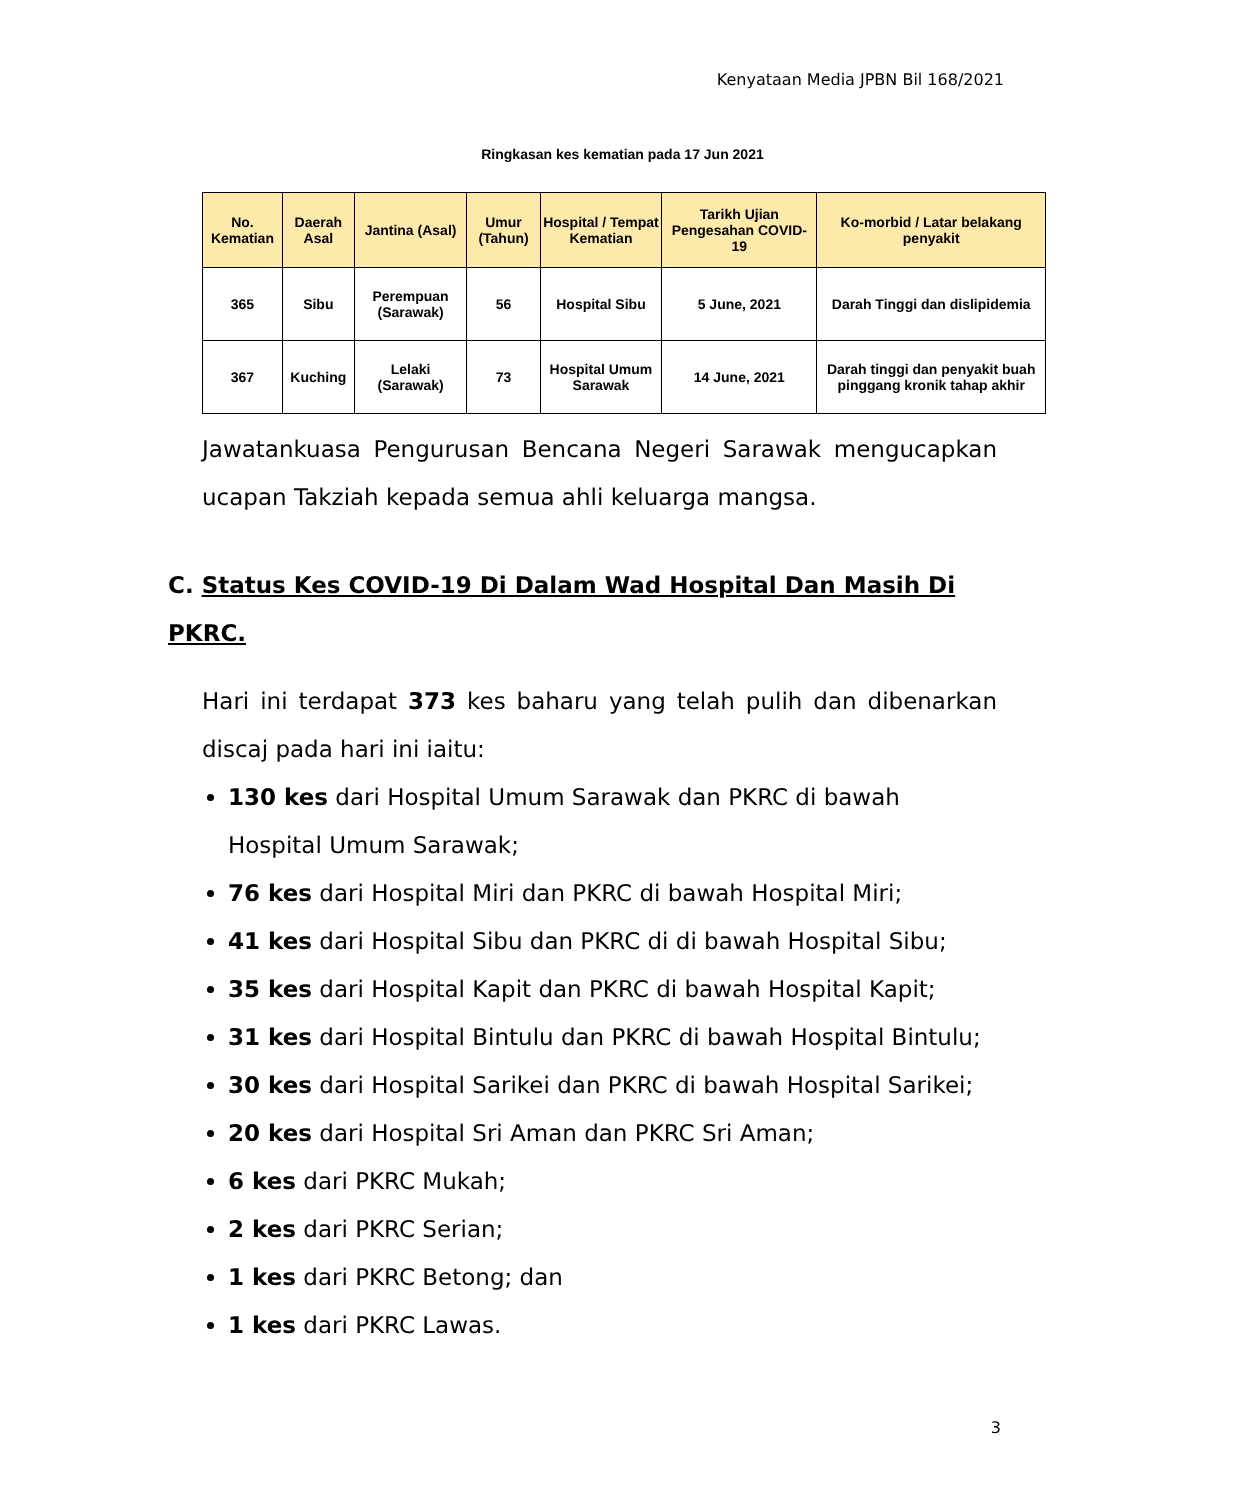Kenyataan Media JPBN Bil 168/2021
Ringkasan kes kematian pada 17 Jun 2021
| No. Kematian | Daerah Asal | Jantina (Asal) | Umur (Tahun) | Hospital / Tempat Kematian | Tarikh Ujian Pengesahan COVID-19 | Ko-morbid / Latar belakang penyakit |
| --- | --- | --- | --- | --- | --- | --- |
| 365 | Sibu | Perempuan (Sarawak) | 56 | Hospital Sibu | 5 June, 2021 | Darah Tinggi dan dislipidemia |
| 367 | Kuching | Lelaki (Sarawak) | 73 | Hospital Umum Sarawak | 14 June, 2021 | Darah tinggi dan penyakit buah pinggang kronik tahap akhir |
Jawatankuasa Pengurusan Bencana Negeri Sarawak mengucapkan ucapan Takziah kepada semua ahli keluarga mangsa.
C. Status Kes COVID-19 Di Dalam Wad Hospital Dan Masih Di PKRC.
Hari ini terdapat 373 kes baharu yang telah pulih dan dibenarkan discaj pada hari ini iaitu:
130 kes dari Hospital Umum Sarawak dan PKRC di bawah Hospital Umum Sarawak;
76 kes dari Hospital Miri dan PKRC di bawah Hospital Miri;
41 kes dari Hospital Sibu dan PKRC di di bawah Hospital Sibu;
35 kes dari Hospital Kapit dan PKRC di bawah Hospital Kapit;
31 kes dari Hospital Bintulu dan PKRC di bawah Hospital Bintulu;
30 kes dari Hospital Sarikei dan PKRC di bawah Hospital Sarikei;
20 kes dari Hospital Sri Aman dan PKRC Sri Aman;
6 kes dari PKRC Mukah;
2 kes dari PKRC Serian;
1 kes dari PKRC Betong; dan
1 kes dari PKRC Lawas.
3